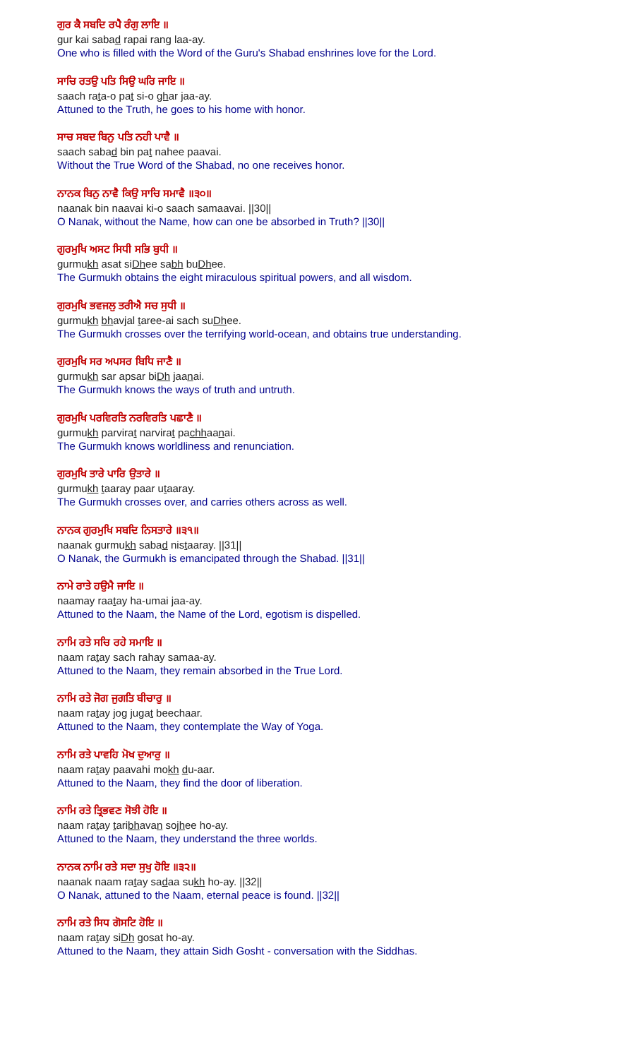ਗੁਰ ਕੈ ਸਬਦਿ ਰਪੈ ਰੰਗੁ ਲਾਇ ॥
gur kai sabad rapai rang laa-ay.
One who is filled with the Word of the Guru's Shabad enshrines love for the Lord.
ਸਾਚਿ ਰਤਉ ਪਤਿ ਸਿਉ ਘਰਿ ਜਾਇ ॥
saach rata-o pat si-o ghar jaa-ay.
Attuned to the Truth, he goes to his home with honor.
ਸਾਚ ਸਬਦ ਬਿਨੁ ਪਤਿ ਨਹੀ ਪਾਵੈ ॥
saach sabad bin pat nahee paavai.
Without the True Word of the Shabad, no one receives honor.
ਨਾਨਕ ਬਿਨੁ ਨਾਵੈ ਕਿਉ ਸਾਚਿ ਸਮਾਵੈ ॥੩੦॥
naanak bin naavai ki-o saach samaavai. ||30||
O Nanak, without the Name, how can one be absorbed in Truth? ||30||
ਗੁਰਮੁਖਿ ਅਸਟ ਸਿਧੀ ਸਭਿ ਬੁਧੀ ॥
gurmukh asat siDhee sabh buDhee.
The Gurmukh obtains the eight miraculous spiritual powers, and all wisdom.
ਗੁਰਮੁਖਿ ਭਵਜਲੁ ਤਰੀਐ ਸਚ ਸੁਧੀ ॥
gurmukh bhavjal taree-ai sach suDhee.
The Gurmukh crosses over the terrifying world-ocean, and obtains true understanding.
ਗੁਰਮੁਖਿ ਸਰ ਅਪਸਰ ਬਿਧਿ ਜਾਣੈ ॥
gurmukh sar apsar biDh jaanai.
The Gurmukh knows the ways of truth and untruth.
ਗੁਰਮੁਖਿ ਪਰਵਿਰਤਿ ਨਰਵਿਰਤਿ ਪਛਾਣੈ ॥
gurmukh parvirat narvirat pachhaanai.
The Gurmukh knows worldliness and renunciation.
ਗੁਰਮੁਖਿ ਤਾਰੇ ਪਾਰਿ ਉਤਾਰੇ ॥
gurmukh taaray paar utaaray.
The Gurmukh crosses over, and carries others across as well.
ਨਾਨਕ ਗੁਰਮੁਖਿ ਸਬਦਿ ਨਿਸਤਾਰੇ ॥੩੧॥
naanak gurmukh sabad nistaaray. ||31||
O Nanak, the Gurmukh is emancipated through the Shabad. ||31||
ਨਾਮੇ ਰਾਤੇ ਹਉਮੈ ਜਾਇ ॥
naamay raatay ha-umai jaa-ay.
Attuned to the Naam, the Name of the Lord, egotism is dispelled.
ਨਾਮਿ ਰਤੇ ਸਚਿ ਰਹੇ ਸਮਾਇ ॥
naam ratay sach rahay samaa-ay.
Attuned to the Naam, they remain absorbed in the True Lord.
ਨਾਮਿ ਰਤੇ ਜੋਗ ਜੁਗਤਿ ਬੀਚਾਰੁ ॥
naam ratay jog jugat beechaar.
Attuned to the Naam, they contemplate the Way of Yoga.
ਨਾਮਿ ਰਤੇ ਪਾਵਹਿ ਮੋਖ ਦੁਆਰੁ ॥
naam ratay paavahi mokh du-aar.
Attuned to the Naam, they find the door of liberation.
ਨਾਮਿ ਰਤੇ ਤ੍ਰਿਭਵਣ ਸੋਝੀ ਹੋਇ ॥
naam ratay taribhavan sojhee ho-ay.
Attuned to the Naam, they understand the three worlds.
ਨਾਨਕ ਨਾਮਿ ਰਤੇ ਸਦਾ ਸੁਖੁ ਹੋਇ ॥੩੨॥
naanak naam ratay sadaa sukh ho-ay. ||32||
O Nanak, attuned to the Naam, eternal peace is found. ||32||
ਨਾਮਿ ਰਤੇ ਸਿਧ ਗੋਸਟਿ ਹੋਇ ॥
naam ratay siDh gosat ho-ay.
Attuned to the Naam, they attain Sidh Gosht - conversation with the Siddhas.